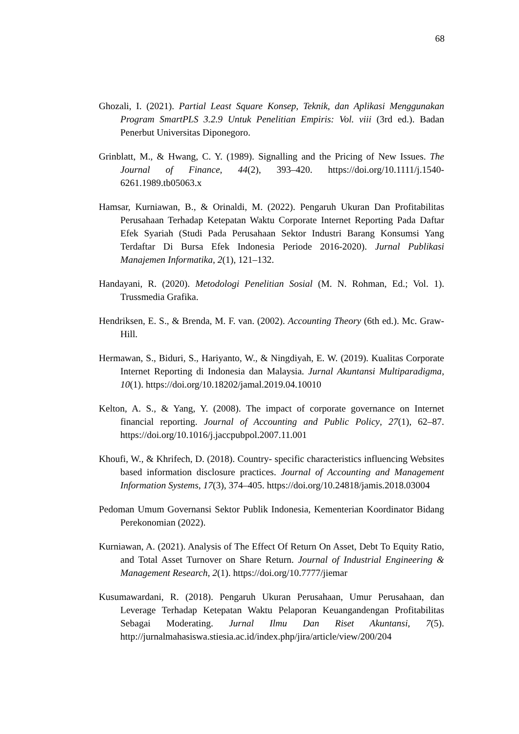68
Ghozali, I. (2021). Partial Least Square Konsep, Teknik, dan Aplikasi Menggunakan Program SmartPLS 3.2.9 Untuk Penelitian Empiris: Vol. viii (3rd ed.). Badan Penerbut Universitas Diponegoro.
Grinblatt, M., & Hwang, C. Y. (1989). Signalling and the Pricing of New Issues. The Journal of Finance, 44(2), 393–420. https://doi.org/10.1111/j.1540-6261.1989.tb05063.x
Hamsar, Kurniawan, B., & Orinaldi, M. (2022). Pengaruh Ukuran Dan Profitabilitas Perusahaan Terhadap Ketepatan Waktu Corporate Internet Reporting Pada Daftar Efek Syariah (Studi Pada Perusahaan Sektor Industri Barang Konsumsi Yang Terdaftar Di Bursa Efek Indonesia Periode 2016-2020). Jurnal Publikasi Manajemen Informatika, 2(1), 121–132.
Handayani, R. (2020). Metodologi Penelitian Sosial (M. N. Rohman, Ed.; Vol. 1). Trussmedia Grafika.
Hendriksen, E. S., & Brenda, M. F. van. (2002). Accounting Theory (6th ed.). Mc. Graw-Hill.
Hermawan, S., Biduri, S., Hariyanto, W., & Ningdiyah, E. W. (2019). Kualitas Corporate Internet Reporting di Indonesia dan Malaysia. Jurnal Akuntansi Multiparadigma, 10(1). https://doi.org/10.18202/jamal.2019.04.10010
Kelton, A. S., & Yang, Y. (2008). The impact of corporate governance on Internet financial reporting. Journal of Accounting and Public Policy, 27(1), 62–87. https://doi.org/10.1016/j.jaccpubpol.2007.11.001
Khoufi, W., & Khrifech, D. (2018). Country- specific characteristics influencing Websites based information disclosure practices. Journal of Accounting and Management Information Systems, 17(3), 374–405. https://doi.org/10.24818/jamis.2018.03004
Pedoman Umum Governansi Sektor Publik Indonesia, Kementerian Koordinator Bidang Perekonomian (2022).
Kurniawan, A. (2021). Analysis of The Effect Of Return On Asset, Debt To Equity Ratio, and Total Asset Turnover on Share Return. Journal of Industrial Engineering & Management Research, 2(1). https://doi.org/10.7777/jiemar
Kusumawardani, R. (2018). Pengaruh Ukuran Perusahaan, Umur Perusahaan, dan Leverage Terhadap Ketepatan Waktu Pelaporan Keuangandengan Profitabilitas Sebagai Moderating. Jurnal Ilmu Dan Riset Akuntansi, 7(5). http://jurnalmahasiswa.stiesia.ac.id/index.php/jira/article/view/200/204